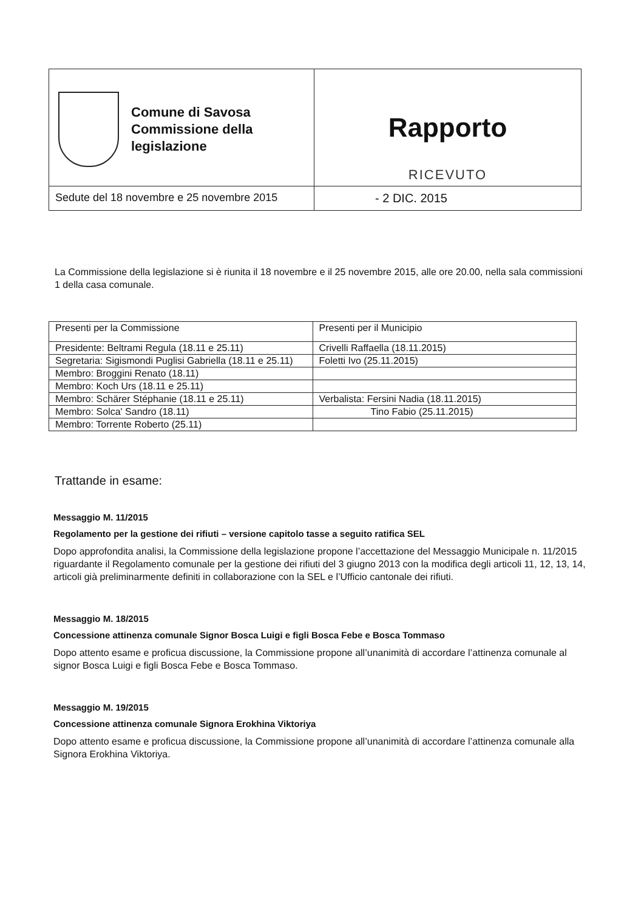| Comune di Savosa Commissione della legislazione | Rapporto RICEVUTO |
| Sedute del 18 novembre e 25 novembre 2015 | - 2 DIC. 2015 |
La Commissione della legislazione si è riunita il 18 novembre e il 25 novembre 2015, alle ore 20.00, nella sala commissioni 1 della casa comunale.
| Presenti per la Commissione | Presenti per il Municipio |
| Presidente: Beltrami Regula (18.11 e 25.11) | Crivelli Raffaella (18.11.2015) |
| Segretaria: Sigismondi Puglisi Gabriella (18.11 e 25.11) | Foletti Ivo (25.11.2015) |
| Membro: Broggini Renato (18.11) | |
| Membro: Koch Urs (18.11 e 25.11) | |
| Membro: Schärer Stéphanie (18.11 e 25.11) | Verbalista: Fersini Nadia (18.11.2015) |
| Membro: Solca' Sandro (18.11) | Tino Fabio (25.11.2015) |
| Membro: Torrente Roberto (25.11) | |
Trattande in esame:
Messaggio M. 11/2015
Regolamento per la gestione dei rifiuti – versione capitolo tasse a seguito ratifica SEL
Dopo approfondita analisi, la Commissione della legislazione propone l’accettazione del Messaggio Municipale n. 11/2015 riguardante il Regolamento comunale per la gestione dei rifiuti del 3 giugno 2013 con la modifica degli articoli 11, 12, 13, 14, articoli già preliminarmente definiti in collaborazione con la SEL e l’Ufficio cantonale dei rifiuti.
Messaggio M. 18/2015
Concessione attinenza comunale Signor Bosca Luigi e figli Bosca Febe e Bosca Tommaso
Dopo attento esame e proficua discussione, la Commissione propone all’unanimità di accordare l’attinenza comunale al signor Bosca Luigi e figli Bosca Febe e Bosca Tommaso.
Messaggio M. 19/2015
Concessione attinenza comunale Signora Erokhina Viktoriya
Dopo attento esame e proficua discussione, la Commissione propone all’unanimità di accordare l’attinenza comunale alla Signora Erokhina Viktoriya.